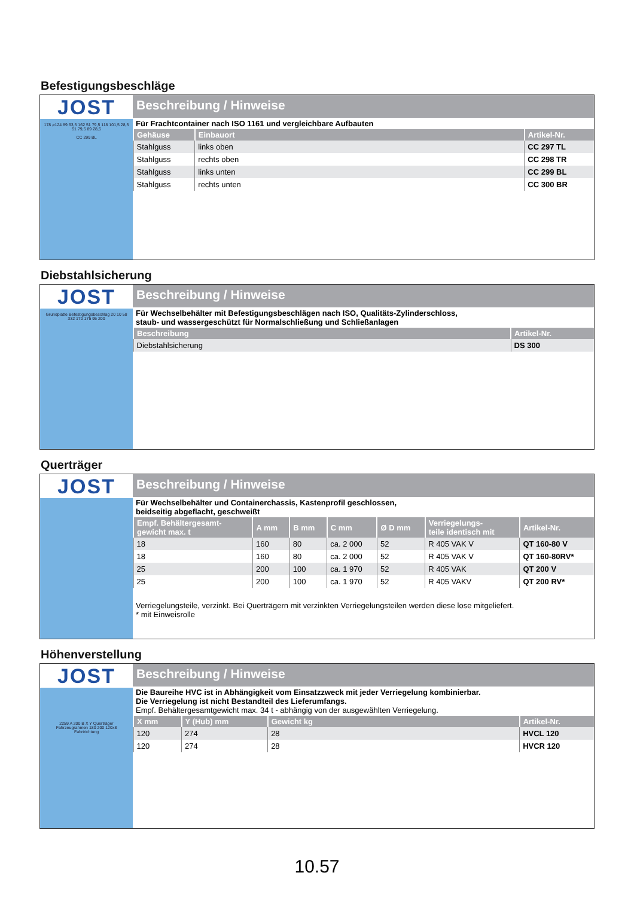Befestigungsbeschläge
JOST
178 ø124 89 63,5 162 51 79,5 118 101,5 28,5 51 79,5 89 28,5
CC 299 BL
Beschreibung / Hinweise
Für Frachtcontainer nach ISO 1161 und vergleichbare Aufbauten
| Gehäuse | Einbauort | Artikel-Nr. |
| --- | --- | --- |
| Stahlguss | links oben | CC 297 TL |
| Stahlguss | rechts oben | CC 298 TR |
| Stahlguss | links unten | CC 299 BL |
| Stahlguss | rechts unten | CC 300 BR |
Diebstahlsicherung
JOST
Grundplatte Befestigungsbeschlag 20 10 58 332 170 175 95 200
Beschreibung / Hinweise
Für Wechselbehälter mit Befestigungsbeschlägen nach ISO, Qualitäts-Zylinderschloss,
staub- und wassergeschützt für Normalschließung und Schließanlagen
| Beschreibung | Artikel-Nr. |
| --- | --- |
| Diebstahlsicherung | DS 300 |
Querträger
JOST
Beschreibung / Hinweise
Für Wechselbehälter und Containerchassis, Kastenprofil geschlossen,
beidseitig abgeflacht, geschweißt
| Empf. Behältergesamt- gewicht max. t | A mm | B mm | C mm | Ø D mm | Verriegelungs- teile identisch mit | Artikel-Nr. |
| --- | --- | --- | --- | --- | --- | --- |
| 18 | 160 | 80 | ca. 2 000 | 52 | R 405 VAK V | QT 160-80 V |
| 18 | 160 | 80 | ca. 2 000 | 52 | R 405 VAK V | QT 160-80RV* |
| 25 | 200 | 100 | ca. 1 970 | 52 | R 405 VAK | QT 200 V |
| 25 | 200 | 100 | ca. 1 970 | 52 | R 405 VAKV | QT 200 RV* |
Verriegelungsteile, verzinkt. Bei Querträgern mit verzinkten Verriegelungsteilen werden diese lose mitgeliefert.
* mit Einweisrolle
Höhenverstellung
JOST
2259 A 200 B X Y Querträger Fahrzeugrahmen 180 200 120x8 Fahrtrichtung
Beschreibung / Hinweise
Die Baureihe HVC ist in Abhängigkeit vom Einsatzzweck mit jeder Verriegelung kombinierbar.
Die Verriegelung ist nicht Bestandteil des Lieferumfangs.
Empf. Behältergesamtgewicht max. 34 t - abhängig von der ausgewählten Verriegelung.
| X mm | Y (Hub) mm | Gewicht kg | Artikel-Nr. |
| --- | --- | --- | --- |
| 120 | 274 | 28 | HVCL 120 |
| 120 | 274 | 28 | HVCR 120 |
10.57